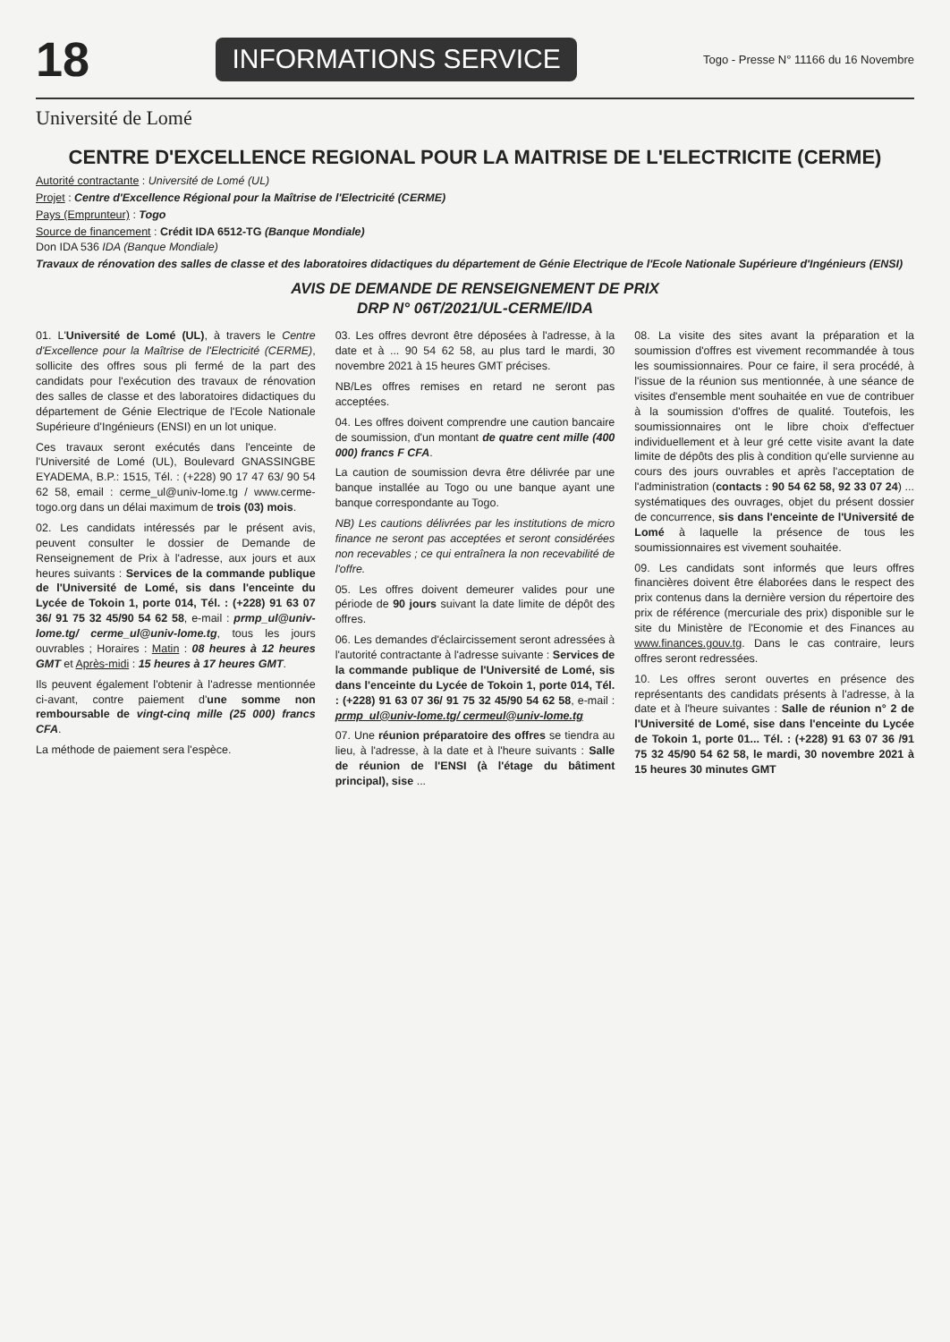18 INFORMATIONS SERVICE Togo - Presse N° 11166 du 16 Novembre
Université de Lomé
CENTRE D'EXCELLENCE REGIONAL POUR LA MAITRISE DE L'ELECTRICITE (CERME)
Autorité contractante : Université de Lomé (UL)
Projet : Centre d'Excellence Régional pour la Maîtrise de l'Electricité (CERME)
Pays (Emprunteur) : Togo
Source de financement : Crédit IDA 6512-TG (Banque Mondiale)
Don IDA 536 IDA (Banque Mondiale)
Travaux de rénovation des salles de classe et des laboratoires didactiques du département de Génie Electrique de l'Ecole Nationale Supérieure d'Ingénieurs (ENSI)
AVIS DE DEMANDE DE RENSEIGNEMENT DE PRIX
DRP N° 06T/2021/UL-CERME/IDA
01. L'Université de Lomé (UL), à travers le Centre d'Excellence pour la Maîtrise de l'Electricité (CERME), sollicite des offres sous pli fermé de la part des candidats pour l'exécution des travaux de rénovation des salles de classe et des laboratoires didactiques du département de Génie Electrique de l'Ecole Nationale Supérieure d'Ingénieurs (ENSI) en un lot unique.
Ces travaux seront exécutés dans l'enceinte de l'Université de Lomé (UL), Boulevard GNASSINGBE EYADEMA, B.P.: 1515, Tél. : (+228) 90 17 47 63/ 90 54 62 58, email : cerme_ul@univ-lome.tg / www.cerme-togo.org dans un délai maximum de trois (03) mois.
02. Les candidats intéressés par le présent avis, peuvent consulter le dossier de Demande de Renseignement de Prix à l'adresse, aux jours et aux heures suivants : Services de la commande publique de l'Université de Lomé, sis dans l'enceinte du Lycée de Tokoin 1, porte 014, Tél. : (+228) 91 63 07 36/ 91 75 32 45/90 54 62 58, e-mail : prmp_ul@univ-lome.tg/ cerme_ul@univ-lome.tg, tous les jours ouvrables ; Horaires : Matin : 08 heures à 12 heures GMT et Après-midi : 15 heures à 17 heures GMT.
Ils peuvent également l'obtenir à l'adresse mentionnée ci-avant, contre paiement d'une somme non remboursable de vingt-cinq mille (25 000) francs CFA.
La méthode de paiement sera l'espèce.
03. Les offres devront être déposées à l'adresse, à la date et à ... 90 54 62 58, au plus tard le mardi, 30 novembre 2021 à 15 heures GMT précises.
NB/Les offres remises en retard ne seront pas acceptées.
04. Les offres doivent comprendre une caution bancaire de soumission, d'un montant de quatre cent mille (400 000) francs F CFA.
La caution de soumission devra être délivrée par une banque installée au Togo ou une banque ayant une banque correspondante au Togo.
NB) Les cautions délivrées par les institutions de micro finance ne seront pas acceptées et seront considérées non recevables ; ce qui entraînera la non recevabilité de l'offre.
05. Les offres doivent demeurer valides pour une période de 90 jours suivant la date limite de dépôt des offres.
06. Les demandes d'éclaircissement seront adressées à l'autorité contractante à l'adresse suivante : Services de la commande publique de l'Université de Lomé, sis dans l'enceinte du Lycée de Tokoin 1, porte 014, Tél. : (+228) 91 63 07 36/ 91 75 32 45/90 54 62 58, e-mail : prmp_ul@univ-lome.tg/ cermeul@univ-lome.tg
07. Une réunion préparatoire des offres se tiendra au lieu, à l'adresse, à la date et à l'heure suivants : Salle de réunion de l'ENSI (à l'étage du bâtiment principal), sise ...
08. La visite des sites avant la préparation et la soumission d'offres est vivement recommandée à tous les soumissionnaires. Pour ce faire, il sera procédé, à l'issue de la réunion sus mentionnée, à une séance de visites d'ensemble ment souhaitée en vue de contribuer à la soumission d'offres de qualité. Toutefois, les soumissionnaires ont le libre choix d'effectuer individuellement et à leur gré cette visite avant la date limite de dépôts des plis à condition qu'elle survienne au cours des jours ouvrables et après l'acceptation de l'administration (contacts : 90 54 62 58, 92 33 07 24) ... systématiques des ouvrages, objet du présent dossier de concurrence, sis dans l'enceinte de l'Université de Lomé à laquelle la présence de tous les soumissionnaires est vivement souhaitée.
09. Les candidats sont informés que leurs offres financières doivent être élaborées dans le respect des prix contenus dans la dernière version du répertoire des prix de référence (mercuriale des prix) disponible sur le site du Ministère de l'Economie et des Finances au www.finances.gouv.tg. Dans le cas contraire, leurs offres seront redressées.
10. Les offres seront ouvertes en présence des représentants des candidats présents à l'adresse, à la date et à l'heure suivantes : Salle de réunion n° 2 de l'Université de Lomé, sise dans l'enceinte du Lycée de Tokoin 1, porte 01... Tél. : (+228) 91 63 07 36 /91 75 32 45/90 54 62 58, le mardi, 30 novembre 2021 à 15 heures 30 minutes GMT